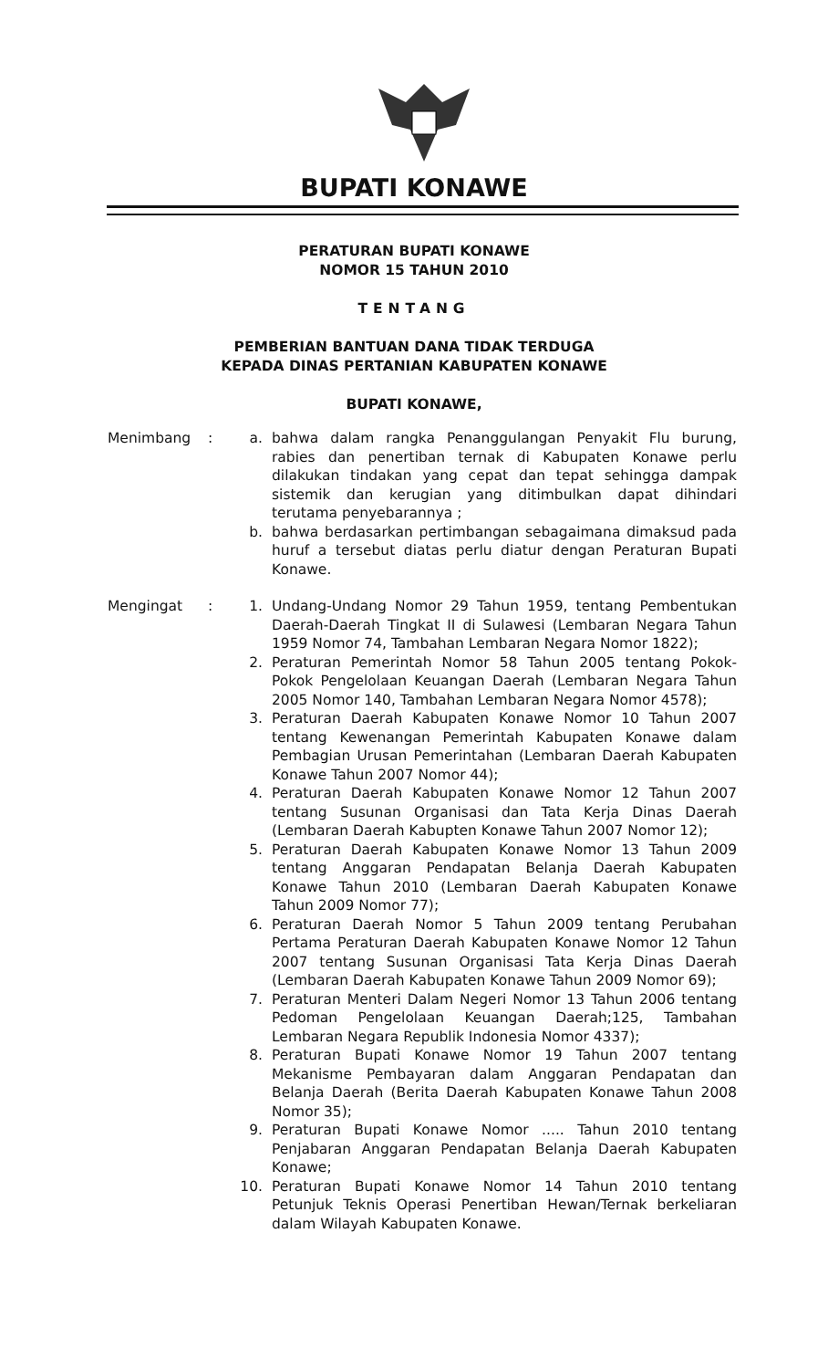BUPATI KONAWE
PERATURAN BUPATI KONAWE
NOMOR 15 TAHUN 2010
TENTANG
PEMBERIAN BANTUAN DANA TIDAK TERDUGA
KEPADA DINAS PERTANIAN KABUPATEN KONAWE
BUPATI KONAWE,
Menimbang : a. bahwa dalam rangka Penanggulangan Penyakit Flu burung, rabies dan penertiban ternak di Kabupaten Konawe perlu dilakukan tindakan yang cepat dan tepat sehingga dampak sistemik dan kerugian yang ditimbulkan dapat dihindari terutama penyebarannya ;
b. bahwa berdasarkan pertimbangan sebagaimana dimaksud pada huruf a tersebut diatas perlu diatur dengan Peraturan Bupati Konawe.
Mengingat : 1. Undang-Undang Nomor 29 Tahun 1959, tentang Pembentukan Daerah-Daerah Tingkat II di Sulawesi (Lembaran Negara Tahun 1959 Nomor 74, Tambahan Lembaran Negara Nomor 1822);
2. Peraturan Pemerintah Nomor 58 Tahun 2005 tentang Pokok-Pokok Pengelolaan Keuangan Daerah (Lembaran Negara Tahun 2005 Nomor 140, Tambahan Lembaran Negara Nomor 4578);
3. Peraturan Daerah Kabupaten Konawe Nomor 10 Tahun 2007 tentang Kewenangan Pemerintah Kabupaten Konawe dalam Pembagian Urusan Pemerintahan (Lembaran Daerah Kabupaten Konawe Tahun 2007 Nomor 44);
4. Peraturan Daerah Kabupaten Konawe Nomor 12 Tahun 2007 tentang Susunan Organisasi dan Tata Kerja Dinas Daerah (Lembaran Daerah Kabupten Konawe Tahun 2007 Nomor 12);
5. Peraturan Daerah Kabupaten Konawe Nomor 13 Tahun 2009 tentang Anggaran Pendapatan Belanja Daerah Kabupaten Konawe Tahun 2010 (Lembaran Daerah Kabupaten Konawe Tahun 2009 Nomor 77);
6. Peraturan Daerah Nomor 5 Tahun 2009 tentang Perubahan Pertama Peraturan Daerah Kabupaten Konawe Nomor 12 Tahun 2007 tentang Susunan Organisasi Tata Kerja Dinas Daerah (Lembaran Daerah Kabupaten Konawe Tahun 2009 Nomor 69);
7. Peraturan Menteri Dalam Negeri Nomor 13 Tahun 2006 tentang Pedoman Pengelolaan Keuangan Daerah;125, Tambahan Lembaran Negara Republik Indonesia Nomor 4337);
8. Peraturan Bupati Konawe Nomor 19 Tahun 2007 tentang Mekanisme Pembayaran dalam Anggaran Pendapatan dan Belanja Daerah (Berita Daerah Kabupaten Konawe Tahun 2008 Nomor 35);
9. Peraturan Bupati Konawe Nomor ..... Tahun 2010 tentang Penjabaran Anggaran Pendapatan Belanja Daerah Kabupaten Konawe;
10. Peraturan Bupati Konawe Nomor 14 Tahun 2010 tentang Petunjuk Teknis Operasi Penertiban Hewan/Ternak berkeliaran dalam Wilayah Kabupaten Konawe.